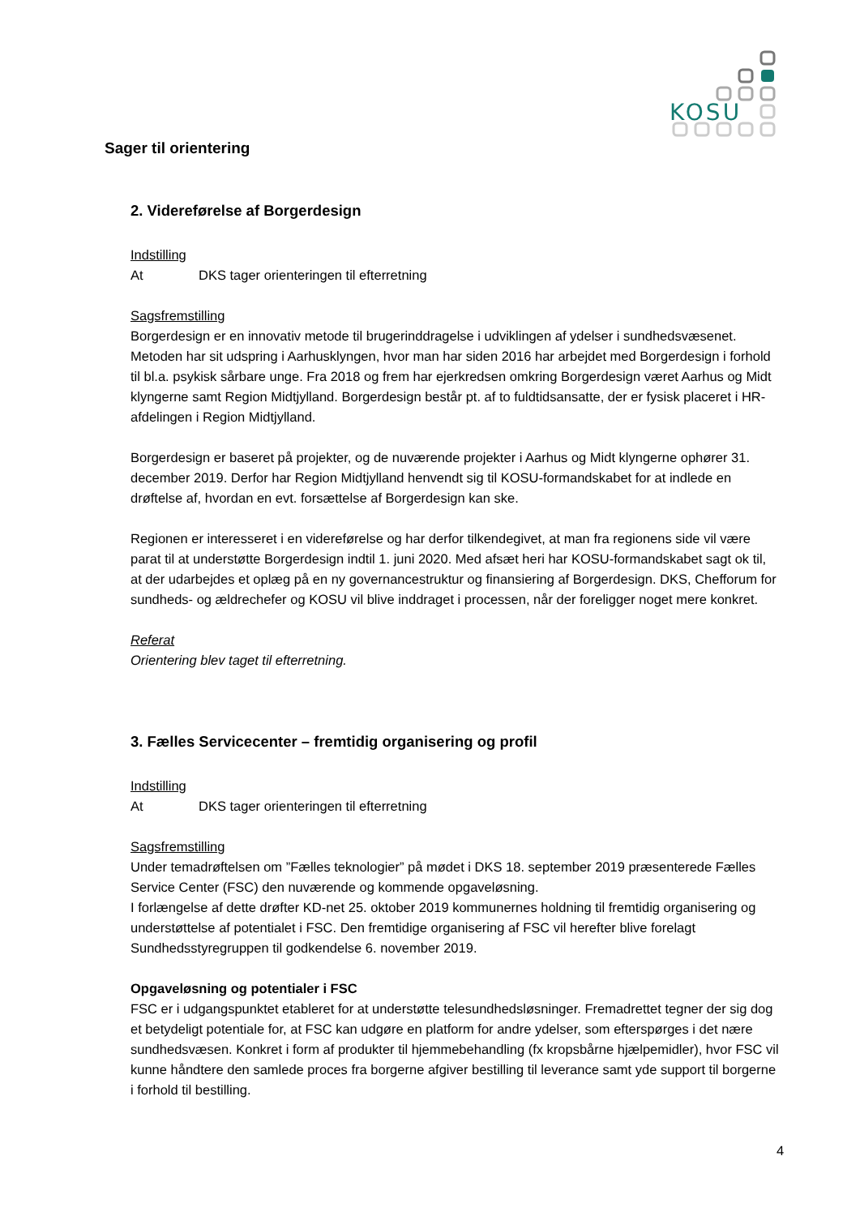KOSU
Sager til orientering
2. Videreførelse af Borgerdesign
Indstilling
At DKS tager orienteringen til efterretning
Sagsfremstilling
Borgerdesign er en innovativ metode til brugerinddragelse i udviklingen af ydelser i sundhedsvæsenet. Metoden har sit udspring i Aarhusklyngen, hvor man har siden 2016 har arbejdet med Borgerdesign i forhold til bl.a. psykisk sårbare unge. Fra 2018 og frem har ejerkredsen omkring Borgerdesign været Aarhus og Midt klyngerne samt Region Midtjylland. Borgerdesign består pt. af to fuldtidsansatte, der er fysisk placeret i HR-afdelingen i Region Midtjylland.
Borgerdesign er baseret på projekter, og de nuværende projekter i Aarhus og Midt klyngerne ophører 31. december 2019. Derfor har Region Midtjylland henvendt sig til KOSU-formandskabet for at indlede en drøftelse af, hvordan en evt. forsættelse af Borgerdesign kan ske.
Regionen er interesseret i en videreførelse og har derfor tilkendegivet, at man fra regionens side vil være parat til at understøtte Borgerdesign indtil 1. juni 2020. Med afsæt heri har KOSU-formandskabet sagt ok til, at der udarbejdes et oplæg på en ny governancestruktur og finansiering af Borgerdesign. DKS, Chefforum for sundheds- og ældrechefer og KOSU vil blive inddraget i processen, når der foreligger noget mere konkret.
Referat
Orientering blev taget til efterretning.
3. Fælles Servicecenter – fremtidig organisering og profil
Indstilling
At DKS tager orienteringen til efterretning
Sagsfremstilling
Under temadrøftelsen om ”Fælles teknologier” på mødet i DKS 18. september 2019 præsenterede Fælles Service Center (FSC) den nuværende og kommende opgaveløsning.
I forlængelse af dette drøfter KD-net 25. oktober 2019 kommunernes holdning til fremtidig organisering og understøttelse af potentialet i FSC. Den fremtidige organisering af FSC vil herefter blive forelagt Sundhedsstyregruppen til godkendelse 6. november 2019.
Opgaveløsning og potentialer i FSC
FSC er i udgangspunktet etableret for at understøtte telesundhedsløsninger. Fremadrettet tegner der sig dog et betydeligt potentiale for, at FSC kan udgøre en platform for andre ydelser, som efterspørges i det nære sundhedsvæsen. Konkret i form af produkter til hjemmebehandling (fx kropsbårne hjælpemidler), hvor FSC vil kunne håndtere den samlede proces fra borgerne afgiver bestilling til leverance samt yde support til borgerne i forhold til bestilling.
4